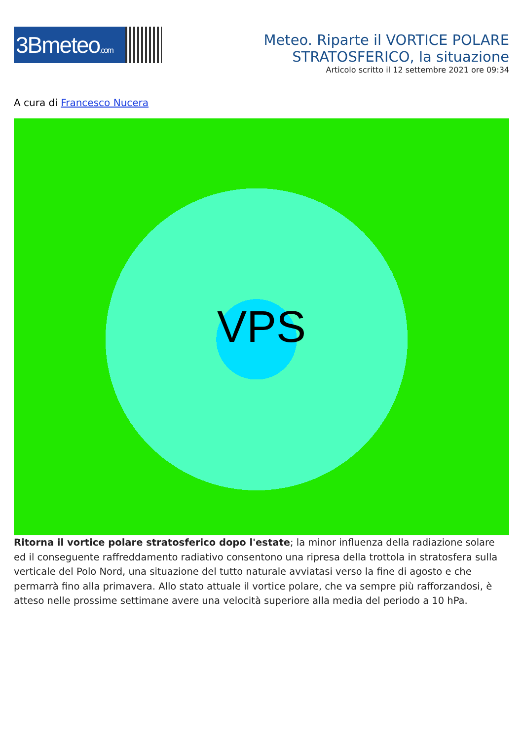3Bmeteo.com
Meteo. Riparte il VORTICE POLARE
STRATOSFERICO, la situazione
Articolo scritto il 12 settembre 2021 ore 09:34
A cura di Francesco Nucera
VPS
Ritorna il vortice polare stratosferico dopo l'estate; la minor influenza della radiazione solare ed il conseguente raffreddamento radiativo consentono una ripresa della trottola in stratosfera sulla verticale del Polo Nord, una situazione del tutto naturale avviatasi verso la fine di agosto e che permarrà fino alla primavera. Allo stato attuale il vortice polare, che va sempre più rafforzandosi, è atteso nelle prossime settimane avere una velocità superiore alla media del periodo a 10 hPa.